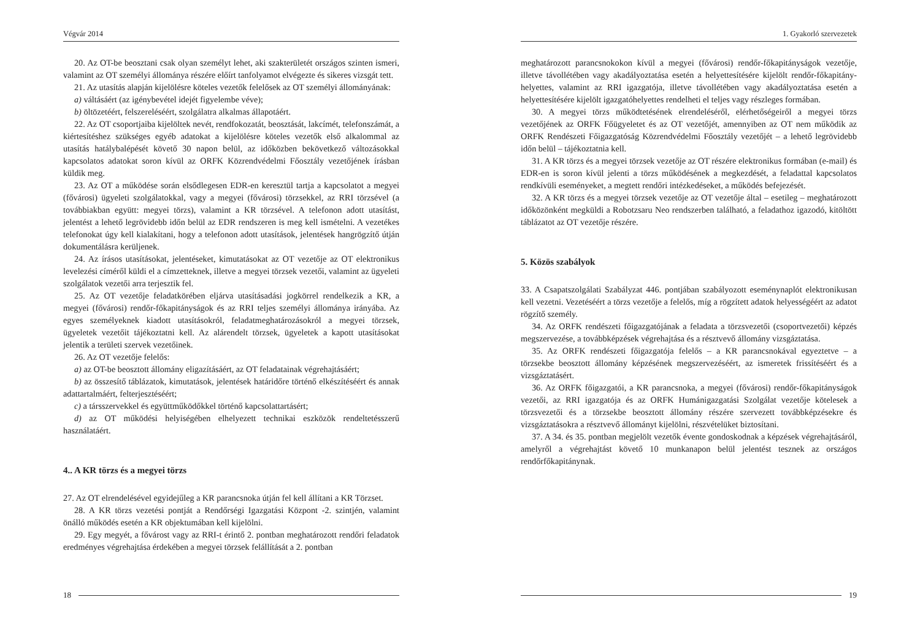Végvár 2014
20. Az OT-be beosztani csak olyan személyt lehet, aki szakterületét országos szinten ismeri, valamint az OT személyi állománya részére előírt tanfolyamot elvégezte és sikeres vizsgát tett.
21. Az utasítás alapján kijelölésre köteles vezetők felelősek az OT személyi állományának:
a) váltásáért (az igénybevétel idejét figyelembe véve);
b) öltözetéért, felszereléséért, szolgálatra alkalmas állapotáért.
22. Az OT csoportjaiba kijelöltek nevét, rendfokozatát, beosztását, lakcímét, telefonszámát, a kiértesítéshez szükséges egyéb adatokat a kijelölésre köteles vezetők első alkalommal az utasítás hatálybalépését követő 30 napon belül, az időközben bekövetkező változásokkal kapcsolatos adatokat soron kívül az ORFK Közrendvédelmi Főosztály vezetőjének írásban küldik meg.
23. Az OT a működése során elsődlegesen EDR-en keresztül tartja a kapcsolatot a megyei (fővárosi) ügyeleti szolgálatokkal, vagy a megyei (fővárosi) törzsekkel, az RRI törzsével (a továbbiakban együtt: megyei törzs), valamint a KR törzsével. A telefonon adott utasítást, jelentést a lehető legrövidebb időn belül az EDR rendszeren is meg kell ismételni. A vezetékes telefonokat úgy kell kialakítani, hogy a telefonon adott utasítások, jelentések hangrögzítő útján dokumentálásra kerüljenek.
24. Az írásos utasításokat, jelentéseket, kimutatásokat az OT vezetője az OT elektronikus levelezési címéről küldi el a címzetteknek, illetve a megyei törzsek vezetői, valamint az ügyeleti szolgálatok vezetői arra terjesztik fel.
25. Az OT vezetője feladatkörében eljárva utasításadási jogkörrel rendelkezik a KR, a megyei (fővárosi) rendőr-főkapitányságok és az RRI teljes személyi állománya irányába. Az egyes személyeknek kiadott utasításokról, feladatmeghatározásokról a megyei törzsek, ügyeletek vezetőit tájékoztatni kell. Az alárendelt törzsek, ügyeletek a kapott utasításokat jelentik a területi szervek vezetőinek.
26. Az OT vezetője felelős:
a) az OT-be beosztott állomány eligazításáért, az OT feladatainak végrehajtásáért;
b) az összesítő táblázatok, kimutatások, jelentések határidőre történő elkészítéséért és annak adattartalmáért, felterjesztéséért;
c) a társszervekkel és együttműködőkkel történő kapcsolattartásért;
d) az OT működési helyiségében elhelyezett technikai eszközök rendeltetésszerű használatáért.
4.. A KR törzs és a megyei törzs
27. Az OT elrendelésével egyidejűleg a KR parancsnoka útján fel kell állítani a KR Törzset.
28. A KR törzs vezetési pontját a Rendőrségi Igazgatási Központ -2. szintjén, valamint önálló működés esetén a KR objektumában kell kijelölni.
29. Egy megyét, a fővárost vagy az RRI-t érintő 2. pontban meghatározott rendőri feladatok eredményes végrehajtása érdekében a megyei törzsek felállítását a 2. pontban
18
1. Gyakorló szervezetek
meghatározott parancsnokokon kívül a megyei (fővárosi) rendőr-főkapitányságok vezetője, illetve távollétében vagy akadályoztatása esetén a helyettesítésére kijelölt rendőr-főkapitány-helyettes, valamint az RRI igazgatója, illetve távollétében vagy akadályoztatása esetén a helyettesítésére kijelölt igazgatóhelyettes rendelheti el teljes vagy részleges formában.
30. A megyei törzs működtetésének elrendeléséről, elérhetőségeiről a megyei törzs vezetőjének az ORFK Főügyeletet és az OT vezetőjét, amennyiben az OT nem működik az ORFK Rendészeti Főigazgatóság Közrendvédelmi Főosztály vezetőjét – a lehető legrövidebb időn belül – tájékoztatnia kell.
31. A KR törzs és a megyei törzsek vezetője az OT részére elektronikus formában (e-mail) és EDR-en is soron kívül jelenti a törzs működésének a megkezdését, a feladattal kapcsolatos rendkívüli eseményeket, a megtett rendőri intézkedéseket, a működés befejezését.
32. A KR törzs és a megyei törzsek vezetője az OT vezetője által – esetileg – meghatározott időközönként megküldi a Robotzsaru Neo rendszerben található, a feladathoz igazodó, kitöltött táblázatot az OT vezetője részére.
5. Közös szabályok
33. A Csapatszolgálati Szabályzat 446. pontjában szabályozott eseménynaplót elektronikusan kell vezetni. Vezetéséért a törzs vezetője a felelős, míg a rögzített adatok helyességéért az adatot rögzítő személy.
34. Az ORFK rendészeti főigazgatójának a feladata a törzsvezetői (csoportvezetői) képzés megszervezése, a továbbképzések végrehajtása és a résztvevő állomány vizsgáztatása.
35. Az ORFK rendészeti főigazgatója felelős – a KR parancsnokával egyeztetve – a törzsekbe beosztott állomány képzésének megszervezéséért, az ismeretek frissítéséért és a vizsgáztatásért.
36. Az ORFK főigazgatói, a KR parancsnoka, a megyei (fővárosi) rendőr-főkapitányságok vezetői, az RRI igazgatója és az ORFK Humánigazgatási Szolgálat vezetője kötelesek a törzsvezetői és a törzsekbe beosztott állomány részére szervezett továbbképzésekre és vizsgáztatásokra a résztvevő állományt kijelölni, részvételüket biztosítani.
37. A 34. és 35. pontban megjelölt vezetők évente gondoskodnak a képzések végrehajtásáról, amelyről a végrehajtást követő 10 munkanapon belül jelentést tesznek az országos rendőrfőkapitánynak.
19